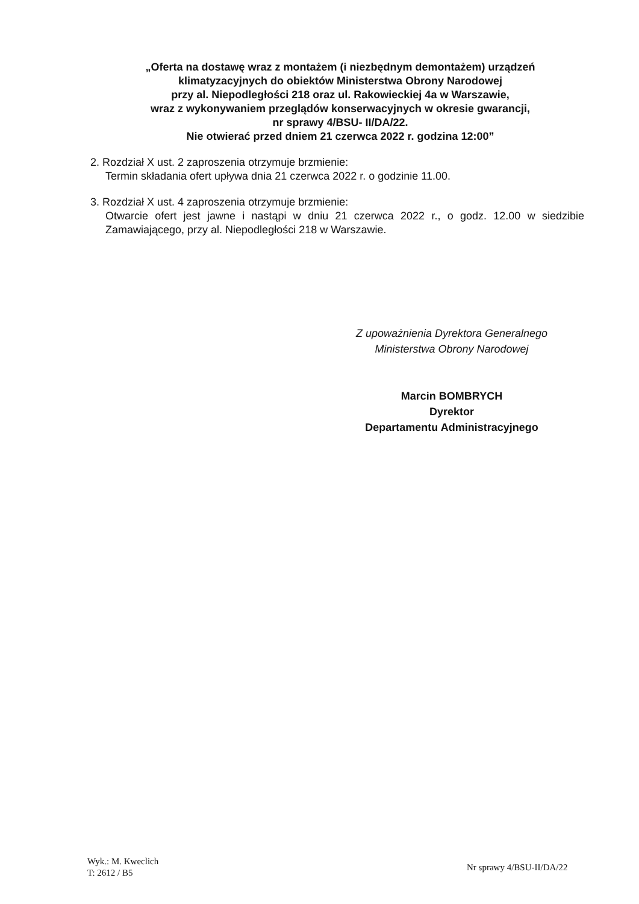„Oferta na dostawę wraz z montażem (i niezbędnym demontażem) urządzeń
klimatyzacyjnych do obiektów Ministerstwa Obrony Narodowej
przy al. Niepodległości 218 oraz ul. Rakowieckiej 4a w Warszawie,
wraz z wykonywaniem przeglądów konserwacyjnych w okresie gwarancji,
nr sprawy 4/BSU- II/DA/22.
Nie otwierać przed dniem 21 czerwca 2022 r. godzina 12:00”
2. Rozdział X ust. 2 zaproszenia otrzymuje brzmienie:
Termin składania ofert upływa dnia 21 czerwca 2022 r. o godzinie 11.00.
3. Rozdział X ust. 4 zaproszenia otrzymuje brzmienie:
Otwarcie ofert jest jawne i nastąpi w dniu 21 czerwca 2022 r., o godz. 12.00 w siedzibie Zamawiającego, przy al. Niepodległości 218 w Warszawie.
Z upoważnienia Dyrektora Generalnego
Ministerstwa Obrony Narodowej
Marcin BOMBRYCH
Dyrektor
Departamentu Administracyjnego
Wyk.: M. Kweclich
T: 2612 / B5
Nr sprawy 4/BSU-II/DA/22